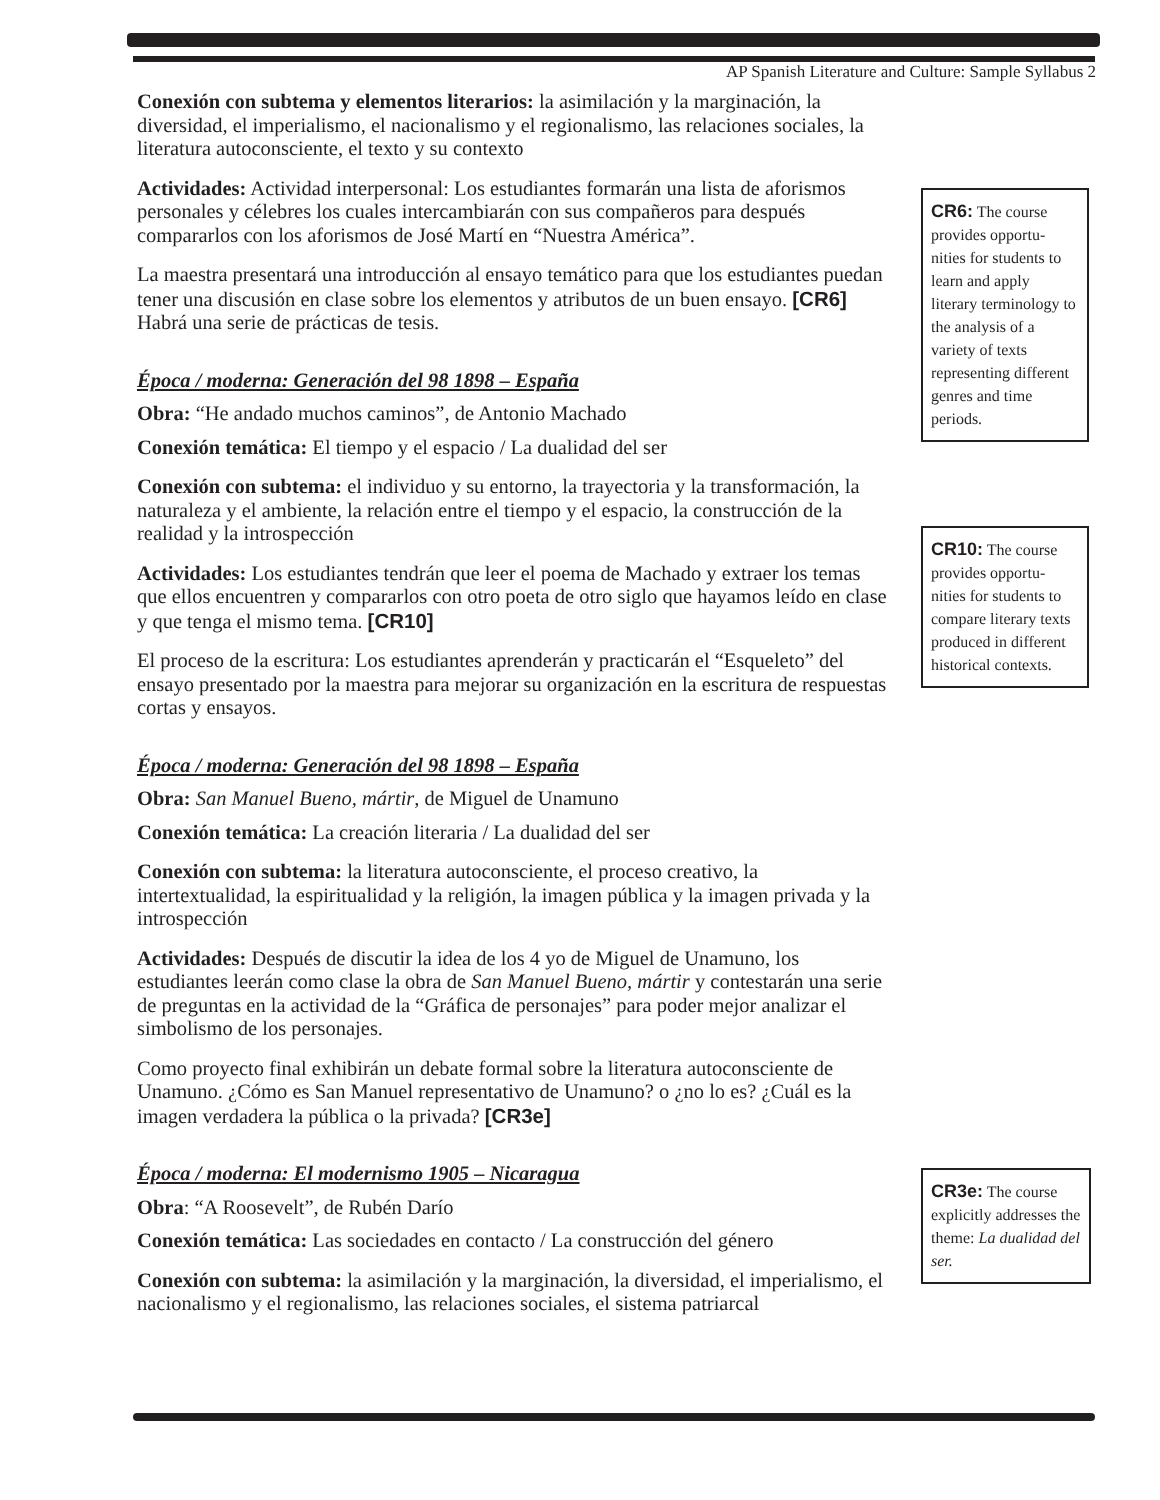AP Spanish Literature and Culture: Sample Syllabus 2
Conexión con subtema y elementos literarios: la asimilación y la marginación, la diversidad, el imperialismo, el nacionalismo y el regionalismo, las relaciones sociales, la literatura autoconsciente, el texto y su contexto
Actividades: Actividad interpersonal: Los estudiantes formarán una lista de aforismos personales y célebres los cuales intercambiarán con sus compañeros para después compararlos con los aforismos de José Martí en “Nuestra América”.
La maestra presentará una introducción al ensayo temático para que los estudiantes puedan tener una discusión en clase sobre los elementos y atributos de un buen ensayo. [CR6] Habrá una serie de prácticas de tesis.
Época / moderna: Generación del 98 1898 – España
Obra: “He andado muchos caminos”, de Antonio Machado
Conexión temática: El tiempo y el espacio / La dualidad del ser
Conexión con subtema: el individuo y su entorno, la trayectoria y la transformación, la naturaleza y el ambiente, la relación entre el tiempo y el espacio, la construcción de la realidad y la introspección
Actividades: Los estudiantes tendrán que leer el poema de Machado y extraer los temas que ellos encuentren y compararlos con otro poeta de otro siglo que hayamos leído en clase y que tenga el mismo tema. [CR10]
El proceso de la escritura: Los estudiantes aprenderán y practicarán el “Esqueleto” del ensayo presentado por la maestra para mejorar su organización en la escritura de respuestas cortas y ensayos.
Época / moderna: Generación del 98 1898 – España
Obra: San Manuel Bueno, mártir, de Miguel de Unamuno
Conexión temática: La creación literaria / La dualidad del ser
Conexión con subtema: la literatura autoconsciente, el proceso creativo, la intertextualidad, la espiritualidad y la religión, la imagen pública y la imagen privada y la introspección
Actividades: Después de discutir la idea de los 4 yo de Miguel de Unamuno, los estudiantes leerán como clase la obra de San Manuel Bueno, mártir y contestarán una serie de preguntas en la actividad de la “Gráfica de personajes” para poder mejor analizar el simbolismo de los personajes.
Como proyecto final exhibirán un debate formal sobre la literatura autoconsciente de Unamuno. ¿Cómo es San Manuel representativo de Unamuno? o ¿no lo es? ¿Cuál es la imagen verdadera la pública o la privada? [CR3e]
Época / moderna: El modernismo 1905 – Nicaragua
Obra: “A Roosevelt”, de Rubén Darío
Conexión temática: Las sociedades en contacto / La construcción del género
Conexión con subtema: la asimilación y la marginación, la diversidad, el imperialismo, el nacionalismo y el regionalismo, las relaciones sociales, el sistema patriarcal
CR6: The course provides opportu-nities for students to learn and apply literary terminology to the analysis of a variety of texts representing different genres and time periods.
CR10: The course provides opportu-nities for students to compare literary texts produced in different historical contexts.
CR3e: The course explicitly addresses the theme: La dualidad del ser.